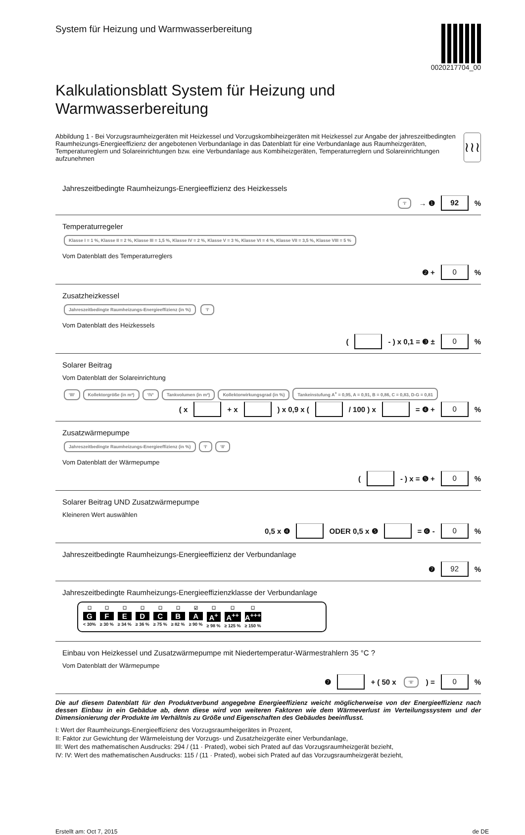System für Heizung und Warmwasserbereitung
0020217704_00
Kalkulationsblatt System für Heizung und Warmwasserbereitung
Abbildung 1 - Bei Vorzugsraumheizgeräten mit Heizkessel und Vorzugskombiheizgeräten mit Heizkessel zur Angabe der jahreszeitbedingten Raumheizungs-Energieeffizienz der angebotenen Verbundanlage in das Datenblatt für eine Verbundanlage aus Raumheizgeräten, Temperaturreglern und Solareinrichtungen bzw. eine Verbundanlage aus Kombiheizgeräten, Temperaturreglern und Solareinrichtungen aufzunehmen
≀≀≀
Jahreszeitbedingte Raumheizungs-Energieeffizienz des Heizkessels
‘I‘ → ❶ 92 %
Temperaturregeler
Klasse I = 1 %, Klasse II = 2 %, Klasse III = 1,5 %, Klasse IV = 2 %, Klasse V = 3 %, Klasse VI = 4 %, Klasse VII = 3,5 %, Klasse VIII = 5 %
Vom Datenblatt des Temperaturreglers
❷ + 0 %
Zusatzheizkessel
Jahreszeitbedingte Raumheizungs-Energieeffizienz (in %) ‘I‘
Vom Datenblatt des Heizkessels
( - ) x 0,1 = ❸ ± 0 %
Solarer Beitrag
Vom Datenblatt der Solareinrichtung
‘III‘Kollektorgröße (in m²) ‘IV‘Tankvolumen (in m³) Kollektorwirkungsgrad (in %) Tankeinstufung A<sup>+</sup> = 0,95, A = 0,91, B = 0,86, C = 0,83, D-G = 0,81
( x + x ) x 0,9 x ( / 100 ) x = ❹ + 0 %
Zusatzwärmepumpe
Jahreszeitbedingte Raumheizungs-Energieeffizienz (in %) ‘I‘‘II‘
Vom Datenblatt der Wärmepumpe
( - ) x = ❺ + 0 %
Solarer Beitrag UND Zusatzwärmepumpe
Kleineren Wert auswählen
0,5 x ❹ ODER 0,5 x ❺ = ❻ - 0 %
Jahreszeitbedingte Raumheizungs-Energieeffizienz der Verbundanlage
❼ 92 %
Jahreszeitbedingte Raumheizungs-Energieeffizienzklasse der Verbundanlage
☐
G
< 30%
☐
F
≥ 30 %
☐
E
≥ 34 %
☐
D
≥ 36 %
☐
C
≥ 75 %
☐
B
≥ 82 %
☑
A
≥ 90 %
☐
A<sup>+</sup>
≥ 98 %
☐
A<sup>++</sup>
≥ 125 %
☐
A<sup>+++</sup>
≥ 150 %
Einbau von Heizkessel und Zusatzwärmepumpe mit Niedertemperatur-Wärmestrahlern 35 °C ?
Vom Datenblatt der Wärmepumpe
❼ + ( 50 x ‘II‘ ) = 0 %
Die auf diesem Datenblatt für den Produktverbund angegebne Energieeffizienz weicht möglicherweise von der Energieeffizienz nach dessen Einbau in ein Gebädue ab, denn diese wird von weiteren Faktoren wie dem Wärmeverlust im Verteilungssystem und der Dimensionierung der Produkte im Verhältnis zu Größe und Eigenschaften des Gebäudes beeinflusst.
I: Wert der Raumheizungs-Energieeffizienz des Vorzugsraumheigerätes in Prozent,
II: Faktor zur Gewichtung der Wärmeleistung der Vorzugs- und Zusatzheizgeräte einer Verbundanlage,
III: Wert des mathematischen Ausdrucks: 294 / (11 · Prated), wobei sich Prated auf das Vorzugsraumheizgerät bezieht,
IV: IV: Wert des mathematischen Ausdrucks: 115 / (11 · Prated), wobei sich Prated auf das Vorzugsraumheizgerät bezieht,
Erstellt am: Oct 7, 2015 de DE